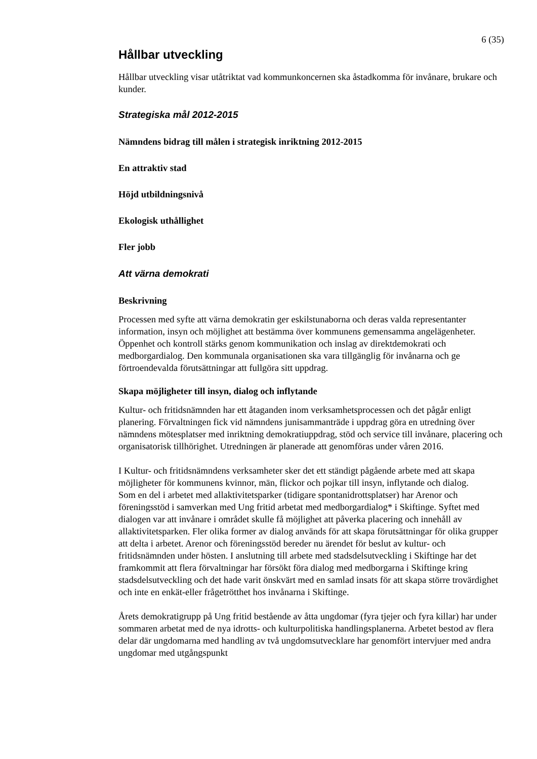6 (35)
Hållbar utveckling
Hållbar utveckling visar utåtriktat vad kommunkoncernen ska åstadkomma för invånare, brukare och kunder.
Strategiska mål 2012-2015
Nämndens bidrag till målen i strategisk inriktning 2012-2015
En attraktiv stad
Höjd utbildningsnivå
Ekologisk uthållighet
Fler jobb
Att värna demokrati
Beskrivning
Processen med syfte att värna demokratin ger eskilstunaborna och deras valda representanter information, insyn och möjlighet att bestämma över kommunens gemensamma angelägenheter. Öppenhet och kontroll stärks genom kommunikation och inslag av direktdemokrati och medborgardialog. Den kommunala organisationen ska vara tillgänglig för invånarna och ge förtroendevalda förutsättningar att fullgöra sitt uppdrag.
Skapa möjligheter till insyn, dialog och inflytande
Kultur- och fritidsnämnden har ett åtaganden inom verksamhetsprocessen och det pågår enligt planering. Förvaltningen fick vid nämndens junisammanträde i uppdrag göra en utredning över nämndens mötesplatser med inriktning demokratiuppdrag, stöd och service till invånare, placering och organisatorisk tillhörighet. Utredningen är planerade att genomföras under våren 2016.
I Kultur- och fritidsnämndens verksamheter sker det ett ständigt pågående arbete med att skapa möjligheter för kommunens kvinnor, män, flickor och pojkar till insyn, inflytande och dialog.
Som en del i arbetet med allaktivitetsparker (tidigare spontanidrottsplatser) har Arenor och föreningsstöd i samverkan med Ung fritid arbetat med medborgardialog* i Skiftinge. Syftet med dialogen var att invånare i området skulle få möjlighet att påverka placering och innehåll av allaktivitetsparken. Fler olika former av dialog används för att skapa förutsättningar för olika grupper att delta i arbetet. Arenor och föreningsstöd bereder nu ärendet för beslut av kultur- och fritidsnämnden under hösten. I anslutning till arbete med stadsdelsutveckling i Skiftinge har det framkommit att flera förvaltningar har försökt föra dialog med medborgarna i Skiftinge kring stadsdelsutveckling och det hade varit önskvärt med en samlad insats för att skapa större trovärdighet och inte en enkät-eller frågetrötthet hos invånarna i Skiftinge.
Årets demokratigrupp på Ung fritid bestående av åtta ungdomar (fyra tjejer och fyra killar) har under sommaren arbetat med de nya idrotts- och kulturpolitiska handlingsplanerna. Arbetet bestod av flera delar där ungdomarna med handling av två ungdomsutvecklare har genomfört intervjuer med andra ungdomar med utgångspunkt